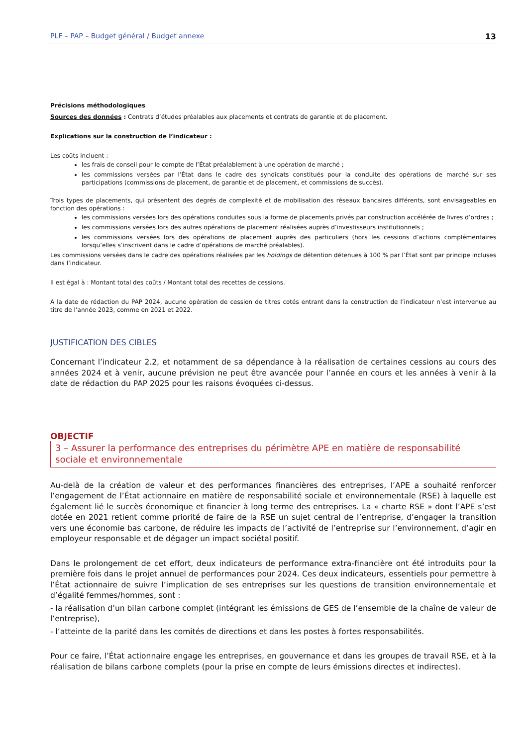PLF – PAP – Budget général / Budget annexe 13
Précisions méthodologiques
Sources des données : Contrats d’études préalables aux placements et contrats de garantie et de placement.
Explications sur la construction de l’indicateur :
Les coûts incluent :
les frais de conseil pour le compte de l’État préalablement à une opération de marché ;
les commissions versées par l’État dans le cadre des syndicats constitués pour la conduite des opérations de marché sur ses participations (commissions de placement, de garantie et de placement, et commissions de succès).
Trois types de placements, qui présentent des degrés de complexité et de mobilisation des réseaux bancaires différents, sont envisageables en fonction des opérations :
les commissions versées lors des opérations conduites sous la forme de placements privés par construction accélérée de livres d’ordres ;
les commissions versées lors des autres opérations de placement réalisées auprès d’investisseurs institutionnels ;
les commissions versées lors des opérations de placement auprès des particuliers (hors les cessions d’actions complémentaires lorsqu’elles s’inscrivent dans le cadre d’opérations de marché préalables).
Les commissions versées dans le cadre des opérations réalisées par les holdings de détention détenues à 100 % par l’État sont par principe incluses dans l’indicateur.
Il est égal à : Montant total des coûts / Montant total des recettes de cessions.
A la date de rédaction du PAP 2024, aucune opération de cession de titres cotés entrant dans la construction de l’indicateur n’est intervenue au titre de l’année 2023, comme en 2021 et 2022.
JUSTIFICATION DES CIBLES
Concernant l’indicateur 2.2, et notamment de sa dépendance à la réalisation de certaines cessions au cours des années 2024 et à venir, aucune prévision ne peut être avancée pour l’année en cours et les années à venir à la date de rédaction du PAP 2025 pour les raisons évoquées ci-dessus.
OBJECTIF
3 – Assurer la performance des entreprises du périmètre APE en matière de responsabilité sociale et environnementale
Au-delà de la création de valeur et des performances financières des entreprises, l’APE a souhaité renforcer l’engagement de l’État actionnaire en matière de responsabilité sociale et environnementale (RSE) à laquelle est également lié le succès économique et financier à long terme des entreprises. La « charte RSE » dont l’APE s’est dotée en 2021 retient comme priorité de faire de la RSE un sujet central de l’entreprise, d’engager la transition vers une économie bas carbone, de réduire les impacts de l’activité de l’entreprise sur l’environnement, d’agir en employeur responsable et de dégager un impact sociétal positif.
Dans le prolongement de cet effort, deux indicateurs de performance extra-financière ont été introduits pour la première fois dans le projet annuel de performances pour 2024. Ces deux indicateurs, essentiels pour permettre à l’État actionnaire de suivre l’implication de ses entreprises sur les questions de transition environnementale et d’égalité femmes/hommes, sont :
- la réalisation d’un bilan carbone complet (intégrant les émissions de GES de l’ensemble de la chaîne de valeur de l’entreprise),
- l’atteinte de la parité dans les comités de directions et dans les postes à fortes responsabilités.
Pour ce faire, l’État actionnaire engage les entreprises, en gouvernance et dans les groupes de travail RSE, et à la réalisation de bilans carbone complets (pour la prise en compte de leurs émissions directes et indirectes).